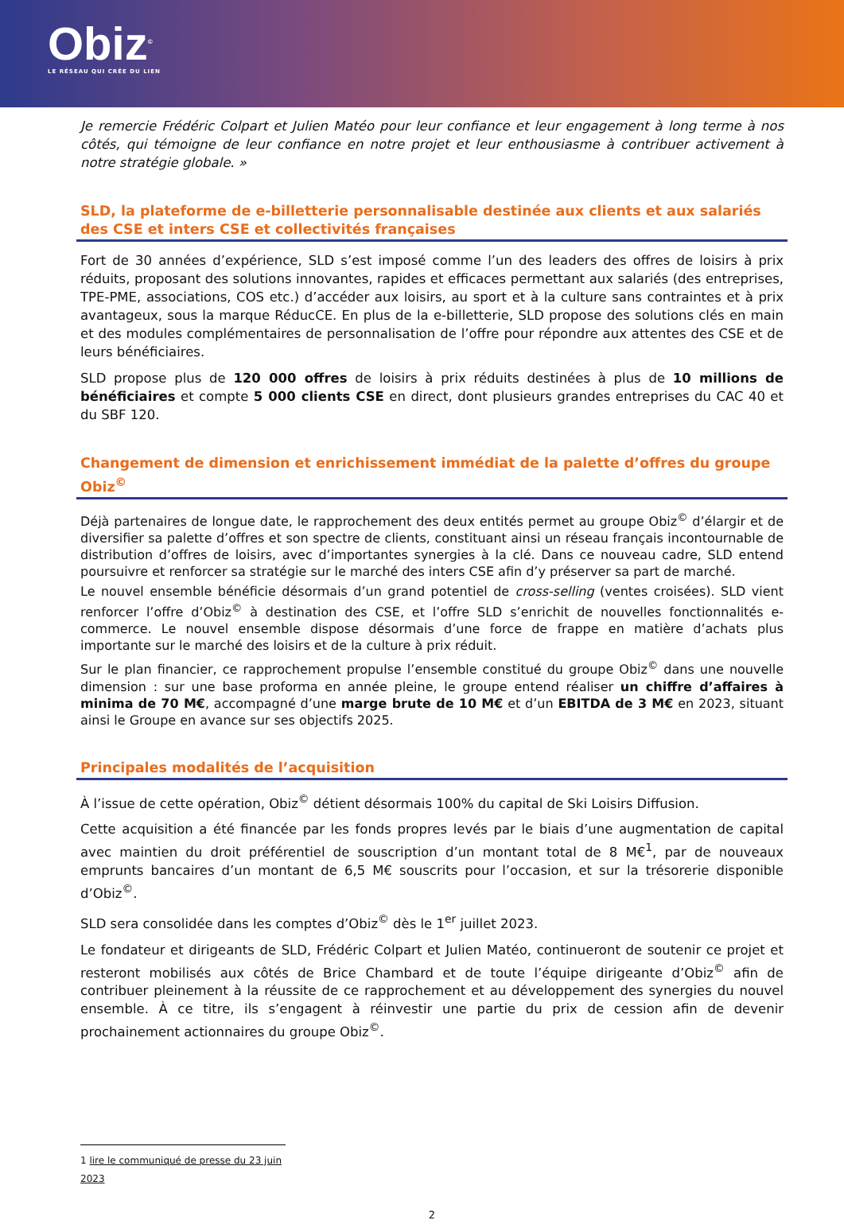Obiz<sup>©</sup>
LE RÉSEAU QUI CRÉE DU LIEN
Je remercie Frédéric Colpart et Julien Matéo pour leur confiance et leur engagement à long terme à nos côtés, qui témoigne de leur confiance en notre projet et leur enthousiasme à contribuer activement à notre stratégie globale. »
SLD, la plateforme de e-billetterie personnalisable destinée aux clients et aux salariés des CSE et inters CSE et collectivités françaises
Fort de 30 années d’expérience, SLD s’est imposé comme l’un des leaders des offres de loisirs à prix réduits, proposant des solutions innovantes, rapides et efficaces permettant aux salariés (des entreprises, TPE-PME, associations, COS etc.) d’accéder aux loisirs, au sport et à la culture sans contraintes et à prix avantageux, sous la marque RéducCE. En plus de la e-billetterie, SLD propose des solutions clés en main et des modules complémentaires de personnalisation de l’offre pour répondre aux attentes des CSE et de leurs bénéficiaires.
SLD propose plus de 120 000 offres de loisirs à prix réduits destinées à plus de 10 millions de bénéficiaires et compte 5 000 clients CSE en direct, dont plusieurs grandes entreprises du CAC 40 et du SBF 120.
Changement de dimension et enrichissement immédiat de la palette d’offres du groupe Obiz<sup>©</sup>
Déjà partenaires de longue date, le rapprochement des deux entités permet au groupe Obiz<sup>©</sup> d’élargir et de diversifier sa palette d’offres et son spectre de clients, constituant ainsi un réseau français incontournable de distribution d’offres de loisirs, avec d’importantes synergies à la clé. Dans ce nouveau cadre, SLD entend poursuivre et renforcer sa stratégie sur le marché des inters CSE afin d’y préserver sa part de marché.
Le nouvel ensemble bénéficie désormais d’un grand potentiel de cross-selling (ventes croisées). SLD vient renforcer l’offre d’Obiz<sup>©</sup> à destination des CSE, et l’offre SLD s’enrichit de nouvelles fonctionnalités e-commerce. Le nouvel ensemble dispose désormais d’une force de frappe en matière d’achats plus importante sur le marché des loisirs et de la culture à prix réduit.
Sur le plan financier, ce rapprochement propulse l’ensemble constitué du groupe Obiz<sup>©</sup> dans une nouvelle dimension : sur une base proforma en année pleine, le groupe entend réaliser un chiffre d’affaires à minima de 70 M€, accompagné d’une marge brute de 10 M€ et d’un EBITDA de 3 M€ en 2023, situant ainsi le Groupe en avance sur ses objectifs 2025.
Principales modalités de l’acquisition
À l’issue de cette opération, Obiz<sup>©</sup> détient désormais 100% du capital de Ski Loisirs Diffusion.
Cette acquisition a été financée par les fonds propres levés par le biais d’une augmentation de capital avec maintien du droit préférentiel de souscription d’un montant total de 8 M€<sup>1</sup>, par de nouveaux emprunts bancaires d’un montant de 6,5 M€ souscrits pour l’occasion, et sur la trésorerie disponible d’Obiz<sup>©</sup>.
SLD sera consolidée dans les comptes d’Obiz<sup>©</sup> dès le 1<sup>er</sup> juillet 2023.
Le fondateur et dirigeants de SLD, Frédéric Colpart et Julien Matéo, continueront de soutenir ce projet et resteront mobilisés aux côtés de Brice Chambard et de toute l’équipe dirigeante d’Obiz<sup>©</sup> afin de contribuer pleinement à la réussite de ce rapprochement et au développement des synergies du nouvel ensemble. À ce titre, ils s’engagent à réinvestir une partie du prix de cession afin de devenir prochainement actionnaires du groupe Obiz<sup>©</sup>.
1 lire le communiqué de presse du 23 juin 2023
2